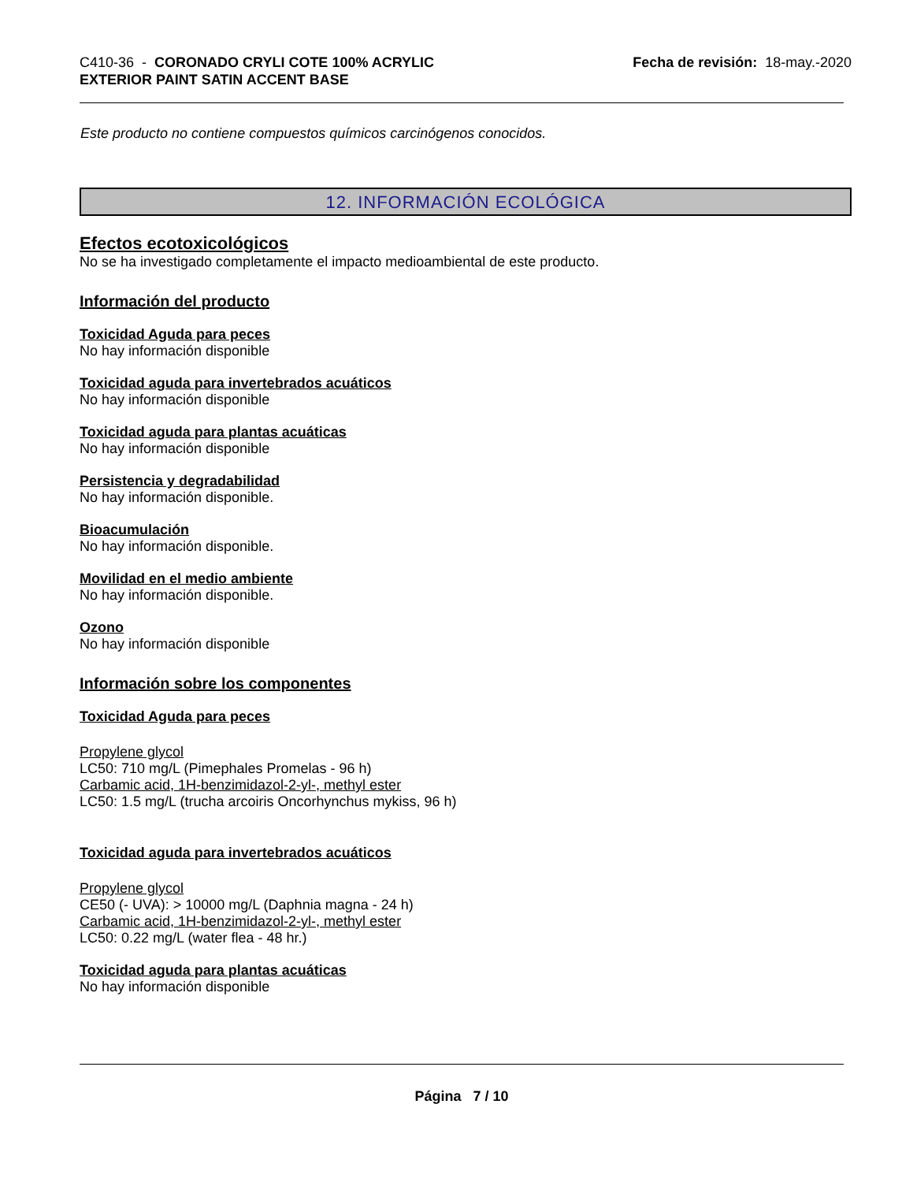C410-36 - CORONADO CRYLI COTE 100% ACRYLIC
EXTERIOR PAINT SATIN ACCENT BASE
Fecha de revisión: 18-may.-2020
Este producto no contiene compuestos químicos carcinógenos conocidos.
12. INFORMACIÓN ECOLÓGICA
Efectos ecotoxicológicos
No se ha investigado completamente el impacto medioambiental de este producto.
Información del producto
Toxicidad Aguda para peces
No hay información disponible
Toxicidad aguda para invertebrados acuáticos
No hay información disponible
Toxicidad aguda para plantas acuáticas
No hay información disponible
Persistencia y degradabilidad
No hay información disponible.
Bioacumulación
No hay información disponible.
Movilidad en el medio ambiente
No hay información disponible.
Ozono
No hay información disponible
Información sobre los componentes
Toxicidad Aguda para peces
Propylene glycol
LC50: 710 mg/L (Pimephales Promelas - 96 h)
Carbamic acid, 1H-benzimidazol-2-yl-, methyl ester
LC50: 1.5 mg/L (trucha arcoiris Oncorhynchus mykiss, 96 h)
Toxicidad aguda para invertebrados acuáticos
Propylene glycol
CE50 (- UVA): > 10000 mg/L (Daphnia magna - 24 h)
Carbamic acid, 1H-benzimidazol-2-yl-, methyl ester
LC50: 0.22 mg/L (water flea - 48 hr.)
Toxicidad aguda para plantas acuáticas
No hay información disponible
Página 7 / 10